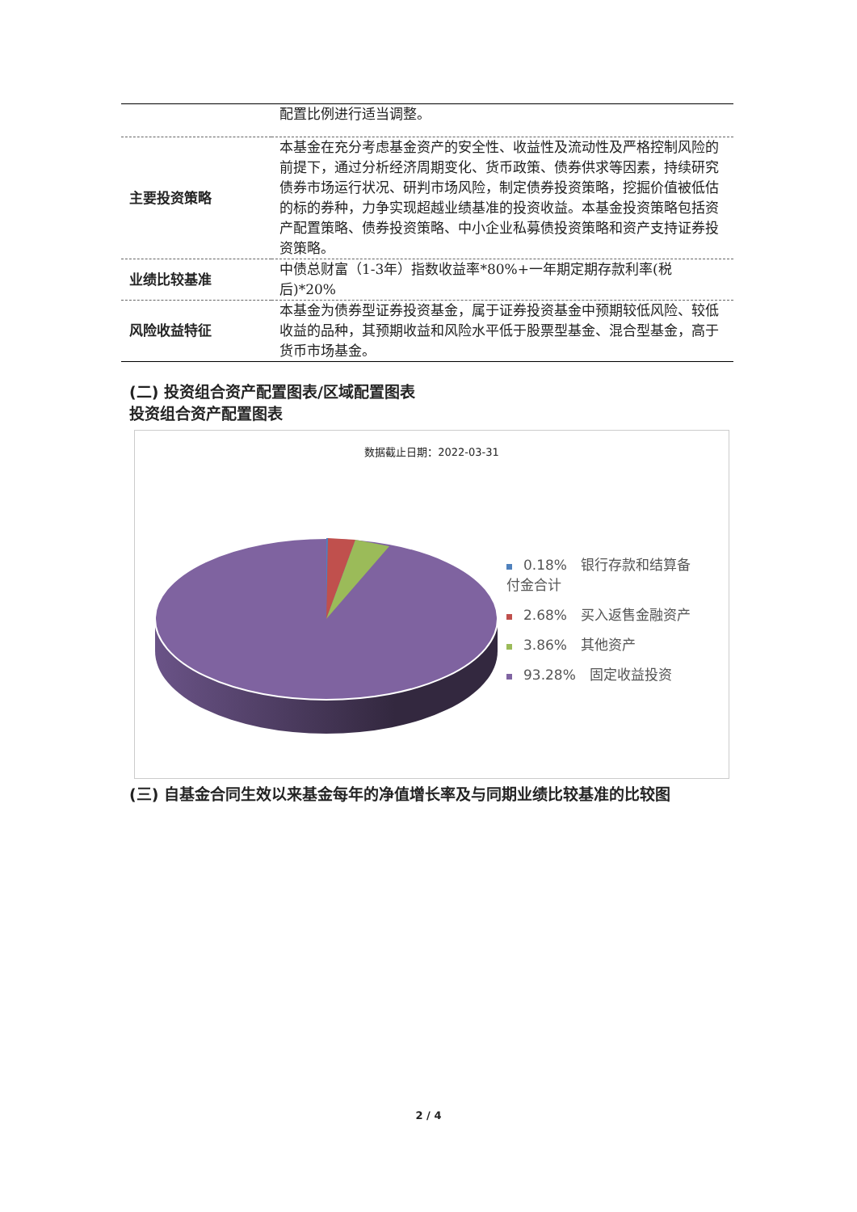| | 配置比例进行适当调整。 |
| 主要投资策略 | 本基金在充分考虑基金资产的安全性、收益性及流动性及严格控制风险的前提下，通过分析经济周期变化、货币政策、债券供求等因素，持续研究债券市场运行状况、研判市场风险，制定债券投资策略，挖掘价值被低估的标的券种，力争实现超越业绩基准的投资收益。本基金投资策略包括资产配置策略、债券投资策略、中小企业私募债投资策略和资产支持证券投资策略。 |
| 业绩比较基准 | 中债总财富（1-3年）指数收益率*80%+一年期定期存款利率(税后)*20% |
| 风险收益特征 | 本基金为债券型证券投资基金，属于证券投资基金中预期较低风险、较低收益的品种，其预期收益和风险水平低于股票型基金、混合型基金，高于货币市场基金。 |
(二) 投资组合资产配置图表/区域配置图表
投资组合资产配置图表
数据截止日期：2022-03-31
0.18%　银行存款和结算备付金合计
2.68%　买入返售金融资产
3.86%　其他资产
93.28%　固定收益投资
(三) 自基金合同生效以来基金每年的净值增长率及与同期业绩比较基准的比较图
2 / 4